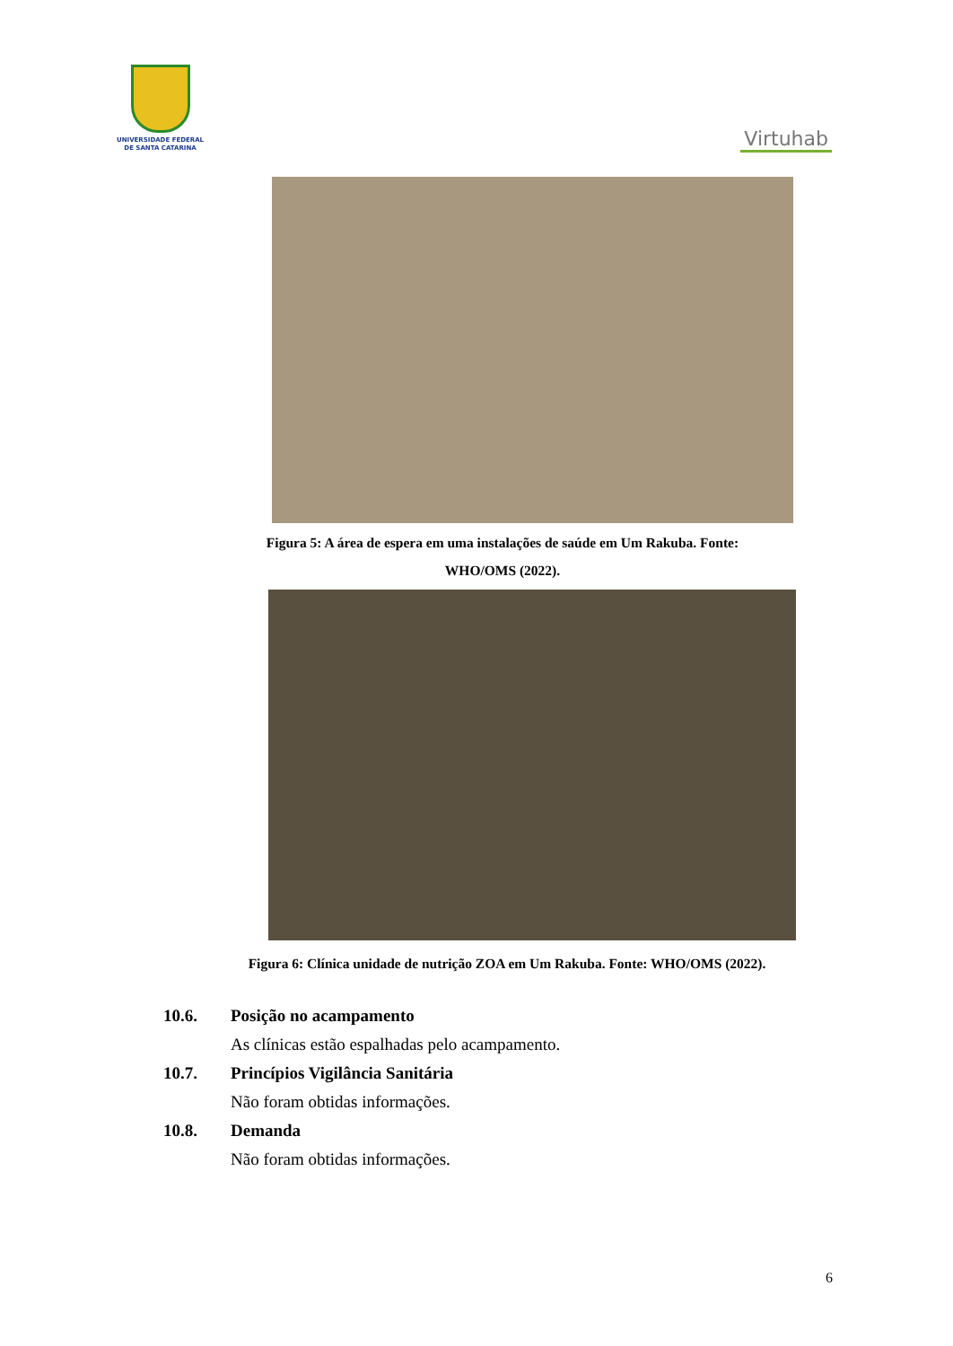UNIVERSIDADE FEDERAL
DE SANTA CATARINA
Virtuhab
Figura 5: A área de espera em uma instalações de saúde em Um Rakuba. Fonte:
WHO/OMS (2022).
Figura 6: Clínica unidade de nutrição ZOA em Um Rakuba. Fonte: WHO/OMS (2022).
10.6. Posição no acampamento
As clínicas estão espalhadas pelo acampamento.
10.7. Princípios Vigilância Sanitária
Não foram obtidas informações.
10.8. Demanda
Não foram obtidas informações.
6